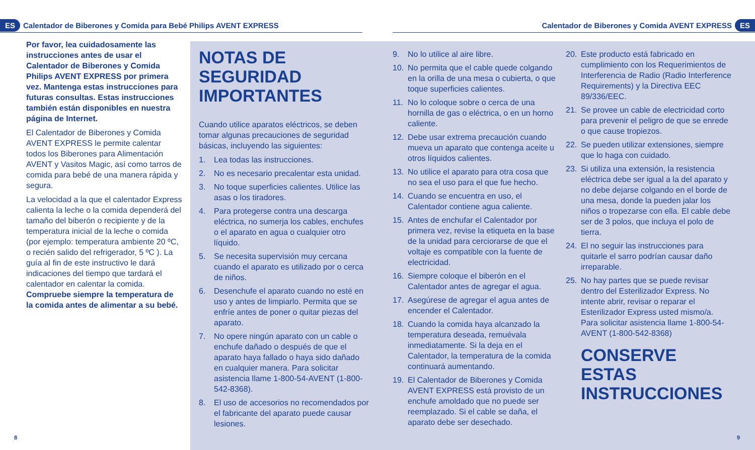ES Calentador de Biberones y Comida para Bebé Philips AVENT EXPRESS
Calentador de Biberones y Comida AVENT EXPRESS ES
Por favor, lea cuidadosamente las instrucciones antes de usar el Calentador de Biberones y Comida Philips AVENT EXPRESS por primera vez. Mantenga estas instrucciones para futuras consultas. Estas instrucciones también están disponibles en nuestra página de Internet.
El Calentador de Biberones y Comida AVENT EXPRESS le permite calentar todos los Biberones para Alimentación AVENT y Vasitos Magic, así como tarros de comida para bebé de una manera rápida y segura.
La velocidad a la que el calentador Express calienta la leche o la comida dependerá del tamaño del biberón o recipiente y de la temperatura inicial de la leche o comida (por ejemplo: temperatura ambiente 20 ºC, o recién salido del refrigerador, 5 ºC ). La guía al fin de este instructivo le dará indicaciones del tiempo que tardará el calentador en calentar la comida. Compruebe siempre la temperatura de la comida antes de alimentar a su bebé.
NOTAS DE SEGURIDAD IMPORTANTES
Cuando utilice aparatos eléctricos, se deben tomar algunas precauciones de seguridad básicas, incluyendo las siguientes:
1. Lea todas las instrucciones.
2. No es necesario precalentar esta unidad.
3. No toque superficies calientes. Utilice las asas o los tiradores.
4. Para protegerse contra una descarga eléctrica, no sumerja los cables, enchufes o el aparato en agua o cualquier otro líquido.
5. Se necesita supervisión muy cercana cuando el aparato es utilizado por o cerca de niños.
6. Desenchufe el aparato cuando no esté en uso y antes de limpiarlo. Permita que se enfríe antes de poner o quitar piezas del aparato.
7. No opere ningún aparato con un cable o enchufe dañado o después de que el aparato haya fallado o haya sido dañado en cualquier manera. Para solicitar asistencia llame 1-800-54-AVENT (1-800-542-8368).
8. El uso de accesorios no recomendados por el fabricante del aparato puede causar lesiones.
9. No lo utilice al aire libre.
10. No permita que el cable quede colgando en la orilla de una mesa o cubierta, o que toque superficies calientes.
11. No lo coloque sobre o cerca de una hornilla de gas o eléctrica, o en un horno caliente.
12. Debe usar extrema precaución cuando mueva un aparato que contenga aceite u otros líquidos calientes.
13. No utilice el aparato para otra cosa que no sea el uso para el que fue hecho.
14. Cuando se encuentra en uso, el Calentador contiene agua caliente.
15. Antes de enchufar el Calentador por primera vez, revise la etiqueta en la base de la unidad para cerciorarse de que el voltaje es compatible con la fuente de electricidad.
16. Siempre coloque el biberón en el Calentador antes de agregar el agua.
17. Asegúrese de agregar el agua antes de encender el Calentador.
18. Cuando la comida haya alcanzado la temperatura deseada, remuévala inmediatamente. Si la deja en el Calentador, la temperatura de la comida continuará aumentando.
19. El Calentador de Biberones y Comida AVENT EXPRESS está provisto de un enchufe amoldado que no puede ser reemplazado. Si el cable se daña, el aparato debe ser desechado.
20. Este producto está fabricado en cumplimiento con los Requerimientos de Interferencia de Radio (Radio Interference Requirements) y la Directiva EEC 89/336/EEC.
21. Se provee un cable de electricidad corto para prevenir el peligro de que se enrede o que cause tropiezos.
22. Se pueden utilizar extensiones, siempre que lo haga con cuidado.
23. Si utiliza una extensión, la resistencia eléctrica debe ser igual a la del aparato y no debe dejarse colgando en el borde de una mesa, donde la pueden jalar los niños o tropezarse con ella. El cable debe ser de 3 polos, que incluya el polo de tierra.
24. El no seguir las instrucciones para quitarle el sarro podrían causar daño irreparable.
25. No hay partes que se puede revisar dentro del Esterilizador Express. No intente abrir, revisar o reparar el Esterilizador Express usted mismo/a. Para solicitar asistencia llame 1-800-54-AVENT (1-800-542-8368)
CONSERVE ESTAS INSTRUCCIONES
8 9